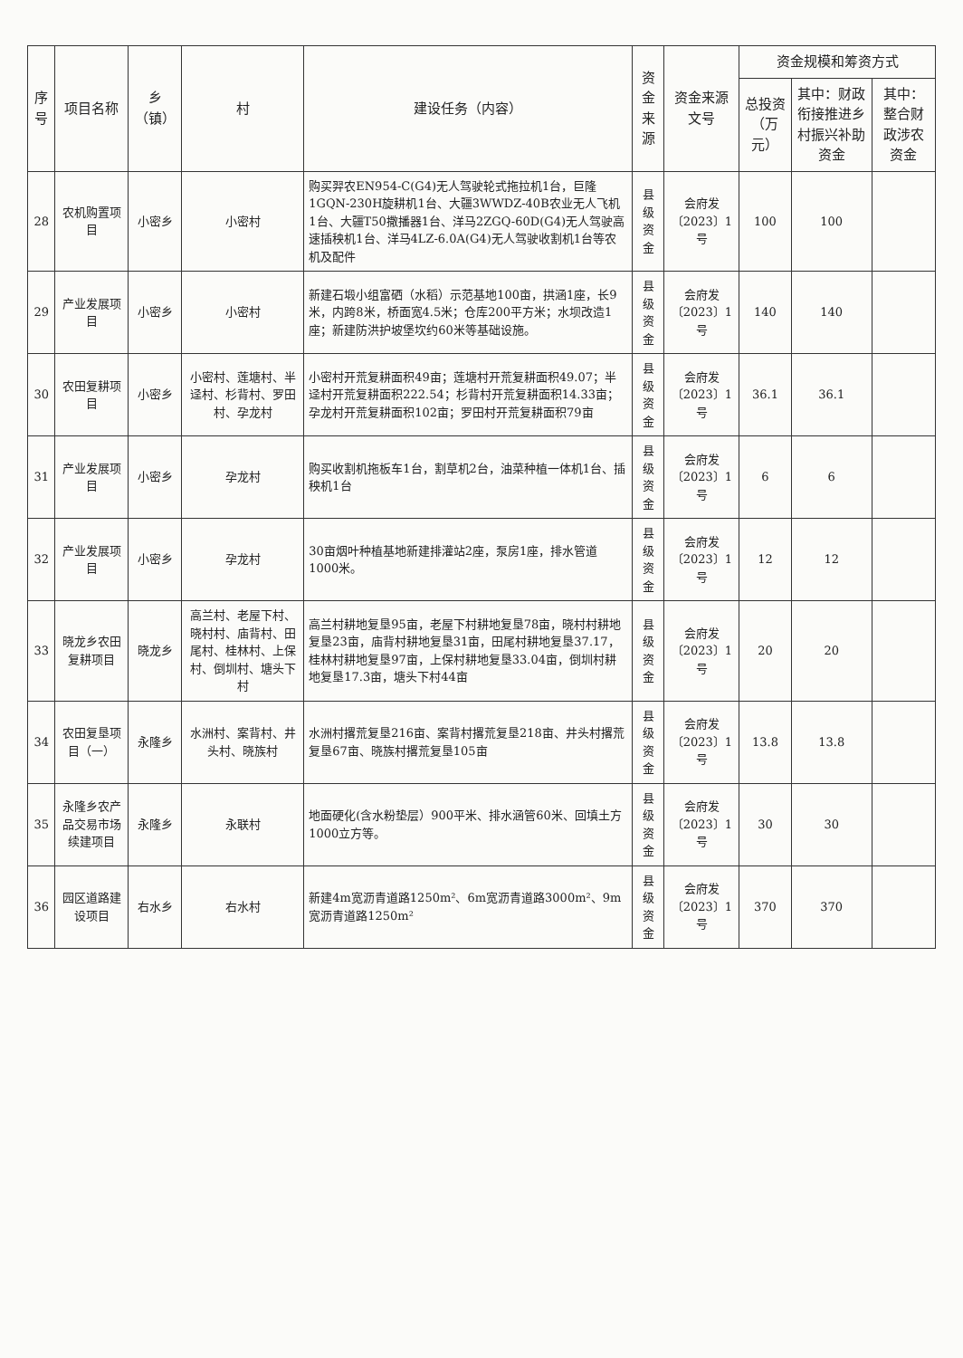| 序号 | 项目名称 | 乡（镇） | 村 | 建设任务（内容） | 资金来源 | 资金来源文号 | 资金规模和筹资方式 | | |
| --- | --- | --- | --- | --- | --- | --- | --- | --- | --- |
| | | | | | | | 总投资（万元） | 其中：财政衔接推进乡村振兴补助资金 | 其中：整合财政涉农资金 |
| 28 | 农机购置项目 | 小密乡 | 小密村 | 购买羿农EN954-C(G4)无人驾驶轮式拖拉机1台，巨隆1GQN-230H旋耕机1台、大疆3WWDZ-40B农业无人飞机1台、大疆T50撒播器1台、洋马2ZGQ-60D(G4)无人驾驶高速插秧机1台、洋马4LZ-6.0A(G4)无人驾驶收割机1台等农机及配件 | 县级资金 | 会府发〔2023〕1号 | 100 | 100 | |
| 29 | 产业发展项目 | 小密乡 | 小密村 | 新建石塅小组富硒（水稻）示范基地100亩，拱涵1座，长9米，内跨8米，桥面宽4.5米；仓库200平方米；水坝改造1座；新建防洪护坡堡坎约60米等基础设施。 | 县级资金 | 会府发〔2023〕1号 | 140 | 140 | |
| 30 | 农田复耕项目 | 小密乡 | 小密村、莲塘村、半迳村、杉背村、罗田村、孕龙村 | 小密村开荒复耕面积49亩；莲塘村开荒复耕面积49.07；半迳村开荒复耕面积222.54；杉背村开荒复耕面积14.33亩；孕龙村开荒复耕面积102亩；罗田村开荒复耕面积79亩 | 县级资金 | 会府发〔2023〕1号 | 36.1 | 36.1 | |
| 31 | 产业发展项目 | 小密乡 | 孕龙村 | 购买收割机拖板车1台，割草机2台，油菜种植一体机1台、插秧机1台 | 县级资金 | 会府发〔2023〕1号 | 6 | 6 | |
| 32 | 产业发展项目 | 小密乡 | 孕龙村 | 30亩烟叶种植基地新建排灌站2座，泵房1座，排水管道1000米。 | 县级资金 | 会府发〔2023〕1号 | 12 | 12 | |
| 33 | 晓龙乡农田复耕项目 | 晓龙乡 | 高兰村、老屋下村、晓村村、庙背村、田尾村、桂林村、上保村、倒圳村、塘头下村 | 高兰村耕地复垦95亩，老屋下村耕地复垦78亩，晓村村耕地复垦23亩，庙背村耕地复垦31亩，田尾村耕地复垦37.17，桂林村耕地复垦97亩，上保村耕地复垦33.04亩，倒圳村耕地复垦17.3亩，塘头下村44亩 | 县级资金 | 会府发〔2023〕1号 | 20 | 20 | |
| 34 | 农田复垦项目（一） | 永隆乡 | 水洲村、案背村、井头村、晓族村 | 水洲村撂荒复垦216亩、案背村撂荒复垦218亩、井头村撂荒复垦67亩、晓族村撂荒复垦105亩 | 县级资金 | 会府发〔2023〕1号 | 13.8 | 13.8 | |
| 35 | 永隆乡农产品交易市场续建项目 | 永隆乡 | 永联村 | 地面硬化(含水粉垫层）900平米、排水涵管60米、回填土方1000立方等。 | 县级资金 | 会府发〔2023〕1号 | 30 | 30 | |
| 36 | 园区道路建设项目 | 右水乡 | 右水村 | 新建4m宽沥青道路1250m²、6m宽沥青道路3000m²、9m宽沥青道路1250m² | 县级资金 | 会府发〔2023〕1号 | 370 | 370 | |